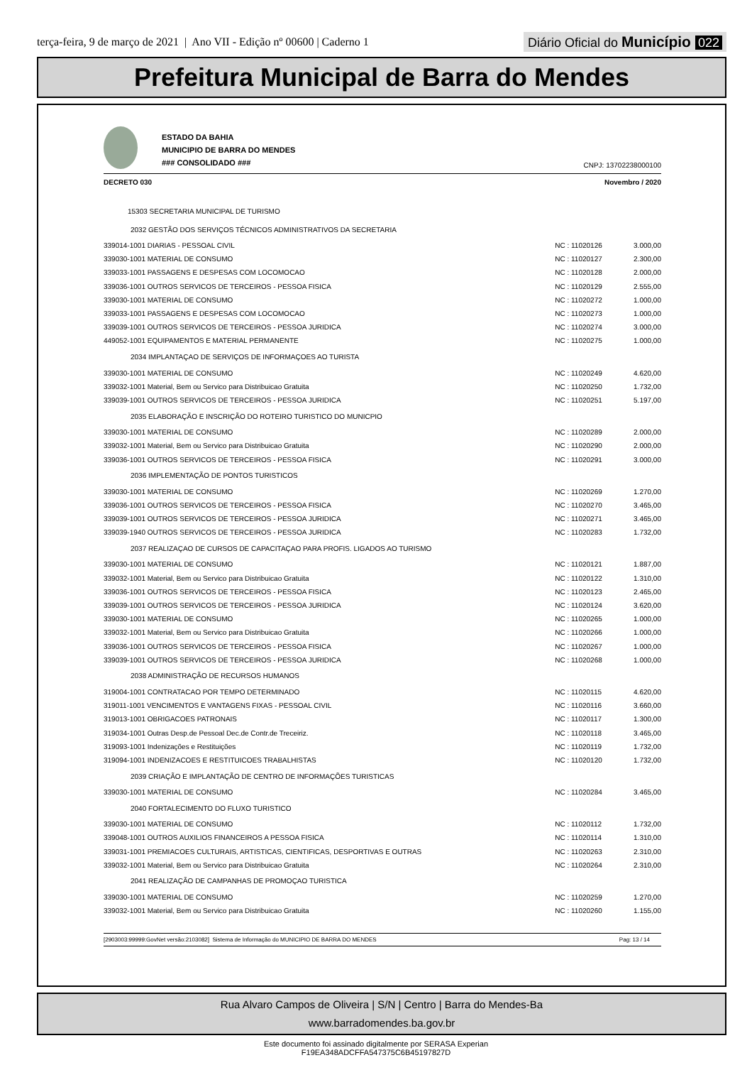terça-feira, 9 de março de 2021 | Ano VII - Edição nº 00600 | Caderno 1
Diário Oficial do Município 022
Prefeitura Municipal de Barra do Mendes
ESTADO DA BAHIA
MUNICIPIO DE BARRA DO MENDES
### CONSOLIDADO ###
CNPJ: 13702238000100
DECRETO 030 Novembro / 2020
| 15303 SECRETARIA MUNICIPAL DE TURISMO | | |
| 2032 GESTÃO DOS SERVIÇOS TÉCNICOS ADMINISTRATIVOS DA SECRETARIA | | |
| 339014-1001 DIARIAS - PESSOAL CIVIL | NC : 11020126 | 3.000,00 |
| 339030-1001 MATERIAL DE CONSUMO | NC : 11020127 | 2.300,00 |
| 339033-1001 PASSAGENS E DESPESAS COM LOCOMOCAO | NC : 11020128 | 2.000,00 |
| 339036-1001 OUTROS SERVICOS DE TERCEIROS - PESSOA FISICA | NC : 11020129 | 2.555,00 |
| 339030-1001 MATERIAL DE CONSUMO | NC : 11020272 | 1.000,00 |
| 339033-1001 PASSAGENS E DESPESAS COM LOCOMOCAO | NC : 11020273 | 1.000,00 |
| 339039-1001 OUTROS SERVICOS DE TERCEIROS - PESSOA JURIDICA | NC : 11020274 | 3.000,00 |
| 449052-1001 EQUIPAMENTOS E MATERIAL PERMANENTE | NC : 11020275 | 1.000,00 |
| 2034 IMPLANTAÇAO DE SERVIÇOS DE INFORMAÇOES AO TURISTA | | |
| 339030-1001 MATERIAL DE CONSUMO | NC : 11020249 | 4.620,00 |
| 339032-1001 Material, Bem ou Servico para Distribuicao Gratuita | NC : 11020250 | 1.732,00 |
| 339039-1001 OUTROS SERVICOS DE TERCEIROS - PESSOA JURIDICA | NC : 11020251 | 5.197,00 |
| 2035 ELABORAÇÃO E INSCRIÇÃO DO ROTEIRO TURISTICO DO MUNICPIO | | |
| 339030-1001 MATERIAL DE CONSUMO | NC : 11020289 | 2.000,00 |
| 339032-1001 Material, Bem ou Servico para Distribuicao Gratuita | NC : 11020290 | 2.000,00 |
| 339036-1001 OUTROS SERVICOS DE TERCEIROS - PESSOA FISICA | NC : 11020291 | 3.000,00 |
| 2036 IMPLEMENTAÇÃO DE PONTOS TURISTICOS | | |
| 339030-1001 MATERIAL DE CONSUMO | NC : 11020269 | 1.270,00 |
| 339036-1001 OUTROS SERVICOS DE TERCEIROS - PESSOA FISICA | NC : 11020270 | 3.465,00 |
| 339039-1001 OUTROS SERVICOS DE TERCEIROS - PESSOA JURIDICA | NC : 11020271 | 3.465,00 |
| 339039-1940 OUTROS SERVICOS DE TERCEIROS - PESSOA JURIDICA | NC : 11020283 | 1.732,00 |
| 2037 REALIZAÇAO DE CURSOS DE CAPACITAÇAO PARA PROFIS. LIGADOS AO TURISMO | | |
| 339030-1001 MATERIAL DE CONSUMO | NC : 11020121 | 1.887,00 |
| 339032-1001 Material, Bem ou Servico para Distribuicao Gratuita | NC : 11020122 | 1.310,00 |
| 339036-1001 OUTROS SERVICOS DE TERCEIROS - PESSOA FISICA | NC : 11020123 | 2.465,00 |
| 339039-1001 OUTROS SERVICOS DE TERCEIROS - PESSOA JURIDICA | NC : 11020124 | 3.620,00 |
| 339030-1001 MATERIAL DE CONSUMO | NC : 11020265 | 1.000,00 |
| 339032-1001 Material, Bem ou Servico para Distribuicao Gratuita | NC : 11020266 | 1.000,00 |
| 339036-1001 OUTROS SERVICOS DE TERCEIROS - PESSOA FISICA | NC : 11020267 | 1.000,00 |
| 339039-1001 OUTROS SERVICOS DE TERCEIROS - PESSOA JURIDICA | NC : 11020268 | 1.000,00 |
| 2038 ADMINISTRAÇÃO DE RECURSOS HUMANOS | | |
| 319004-1001 CONTRATACAO POR TEMPO DETERMINADO | NC : 11020115 | 4.620,00 |
| 319011-1001 VENCIMENTOS E VANTAGENS FIXAS - PESSOAL CIVIL | NC : 11020116 | 3.660,00 |
| 319013-1001 OBRIGACOES PATRONAIS | NC : 11020117 | 1.300,00 |
| 319034-1001 Outras Desp.de Pessoal Dec.de Contr.de Treceiriz. | NC : 11020118 | 3.465,00 |
| 319093-1001 Indenizações e Restituições | NC : 11020119 | 1.732,00 |
| 319094-1001 INDENIZACOES E RESTITUICOES TRABALHISTAS | NC : 11020120 | 1.732,00 |
| 2039 CRIAÇÃO E IMPLANTAÇÃO DE CENTRO DE INFORMAÇÕES TURISTICAS | | |
| 339030-1001 MATERIAL DE CONSUMO | NC : 11020284 | 3.465,00 |
| 2040 FORTALECIMENTO DO FLUXO TURISTICO | | |
| 339030-1001 MATERIAL DE CONSUMO | NC : 11020112 | 1.732,00 |
| 339048-1001 OUTROS AUXILIOS FINANCEIROS A PESSOA FISICA | NC : 11020114 | 1.310,00 |
| 339031-1001 PREMIACOES CULTURAIS, ARTISTICAS, CIENTIFICAS, DESPORTIVAS E OUTRAS | NC : 11020263 | 2.310,00 |
| 339032-1001 Material, Bem ou Servico para Distribuicao Gratuita | NC : 11020264 | 2.310,00 |
| 2041 REALIZAÇÃO DE CAMPANHAS DE PROMOÇAO TURISTICA | | |
| 339030-1001 MATERIAL DE CONSUMO | NC : 11020259 | 1.270,00 |
| 339032-1001 Material, Bem ou Servico para Distribuicao Gratuita | NC : 11020260 | 1.155,00 |
[2903003:99999:GovNet versão:2103082] Sistema de Informação do MUNICIPIO DE BARRA DO MENDES Pag: 13 / 14
Rua Alvaro Campos de Oliveira | S/N | Centro | Barra do Mendes-Ba
www.barradomendes.ba.gov.br
Este documento foi assinado digitalmente por SERASA Experian
F19EA348ADCFFA547375C6B45197827D